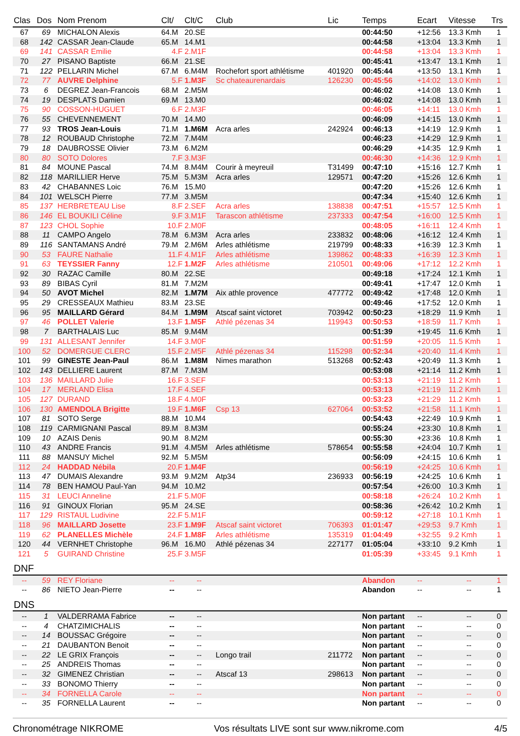| Clas | Dos | Nom Prenom | Clt/ | Clt/C | Club | Lic | Temps | Ecart | Vitesse | Trs |
| --- | --- | --- | --- | --- | --- | --- | --- | --- | --- | --- |
| 67 | 69 | MICHALON Alexis | 64.M | 20.SE | | | 00:44:50 | +12:56 | 13.3 Kmh | 1 |
| 68 | 142 | CASSAR Jean-Claude | 65.M | 14.M1 | | | 00:44:58 | +13:04 | 13.3 Kmh | 1 |
| 69 | 141 | CASSAR Emilie | 4.F | 2.M1F | | | 00:44:58 | +13:04 | 13.3 Kmh | 1 |
| 70 | 27 | PISANO Baptiste | 66.M | 21.SE | | | 00:45:41 | +13:47 | 13.1 Kmh | 1 |
| 71 | 122 | PELLARIN Michel | 67.M | 6.M4M | Rochefort sport athlétisme | 401920 | 00:45:44 | +13:50 | 13.1 Kmh | 1 |
| 72 | 77 | AUVRE Delphine | 5.F | 1.M3F | Sc chateaurenardais | 126230 | 00:45:56 | +14:02 | 13.0 Kmh | 1 |
| 73 | 6 | DEGREZ Jean-Francois | 68.M | 2.M5M | | | 00:46:02 | +14:08 | 13.0 Kmh | 1 |
| 74 | 19 | DESPLATS Damien | 69.M | 13.M0 | | | 00:46:02 | +14:08 | 13.0 Kmh | 1 |
| 75 | 90 | COSSON-HUGUET | 6.F | 2.M3F | | | 00:46:05 | +14:11 | 13.0 Kmh | 1 |
| 76 | 55 | CHEVENNEMENT | 70.M | 14.M0 | | | 00:46:09 | +14:15 | 13.0 Kmh | 1 |
| 77 | 93 | TROS Jean-Louis | 71.M | 1.M6M | Acra arles | 242924 | 00:46:13 | +14:19 | 12.9 Kmh | 1 |
| 78 | 12 | ROUBAUD Christophe | 72.M | 7.M4M | | | 00:46:23 | +14:29 | 12.9 Kmh | 1 |
| 79 | 18 | DAUBROSSE Olivier | 73.M | 6.M2M | | | 00:46:29 | +14:35 | 12.9 Kmh | 1 |
| 80 | 80 | SOTO Dolores | 7.F | 3.M3F | | | 00:46:30 | +14:36 | 12.9 Kmh | 1 |
| 81 | 84 | MOUNE Pascal | 74.M | 8.M4M | Courir à meyreuil | T31499 | 00:47:10 | +15:16 | 12.7 Kmh | 1 |
| 82 | 118 | MARILLIER Herve | 75.M | 5.M3M | Acra arles | 129571 | 00:47:20 | +15:26 | 12.6 Kmh | 1 |
| 83 | 42 | CHABANNES Loic | 76.M | 15.M0 | | | 00:47:20 | +15:26 | 12.6 Kmh | 1 |
| 84 | 101 | WELSCH Pierre | 77.M | 3.M5M | | | 00:47:34 | +15:40 | 12.6 Kmh | 1 |
| 85 | 137 | HERBRETEAU Lise | 8.F | 2.SEF | Acra arles | 138838 | 00:47:51 | +15:57 | 12.5 Kmh | 1 |
| 86 | 146 | EL BOUKILI Céline | 9.F | 3.M1F | Tarascon athlétisme | 237333 | 00:47:54 | +16:00 | 12.5 Kmh | 1 |
| 87 | 123 | CHOL Sophie | 10.F | 2.M0F | | | 00:48:05 | +16:11 | 12.4 Kmh | 1 |
| 88 | 11 | CAMPO Angelo | 78.M | 6.M3M | Acra arles | 233832 | 00:48:06 | +16:12 | 12.4 Kmh | 1 |
| 89 | 116 | SANTAMANS André | 79.M | 2.M6M | Arles athlétisme | 219799 | 00:48:33 | +16:39 | 12.3 Kmh | 1 |
| 90 | 53 | FAURE Nathalie | 11.F | 4.M1F | Arles athlétisme | 139862 | 00:48:33 | +16:39 | 12.3 Kmh | 1 |
| 91 | 63 | TEYSSIER Fanny | 12.F | 1.M2F | Arles athlétisme | 210501 | 00:49:06 | +17:12 | 12.2 Kmh | 1 |
| 92 | 30 | RAZAC Camille | 80.M | 22.SE | | | 00:49:18 | +17:24 | 12.1 Kmh | 1 |
| 93 | 89 | BIBAS Cyril | 81.M | 7.M2M | | | 00:49:41 | +17:47 | 12.0 Kmh | 1 |
| 94 | 50 | AVOT Michel | 82.M | 1.M7M | Aix athle provence | 477772 | 00:49:42 | +17:48 | 12.0 Kmh | 1 |
| 95 | 29 | CRESSEAUX Mathieu | 83.M | 23.SE | | | 00:49:46 | +17:52 | 12.0 Kmh | 1 |
| 96 | 95 | MAILLARD Gérard | 84.M | 1.M9M | Atscaf saint victoret | 703942 | 00:50:23 | +18:29 | 11.9 Kmh | 1 |
| 97 | 46 | POLLET Valerie | 13.F | 1.M5F | Athlé pézenas 34 | 119943 | 00:50:53 | +18:59 | 11.7 Kmh | 1 |
| 98 | 7 | BARTHALAIS Luc | 85.M | 9.M4M | | | 00:51:39 | +19:45 | 11.6 Kmh | 1 |
| 99 | 131 | ALLESANT Jennifer | 14.F | 3.M0F | | | 00:51:59 | +20:05 | 11.5 Kmh | 1 |
| 100 | 52 | DOMERGUE CLERC | 15.F | 2.M5F | Athlé pézenas 34 | 115298 | 00:52:34 | +20:40 | 11.4 Kmh | 1 |
| 101 | 99 | GINESTE Jean-Paul | 86.M | 1.M8M | Nimes marathon | 513268 | 00:52:43 | +20:49 | 11.3 Kmh | 1 |
| 102 | 143 | DELLIERE Laurent | 87.M | 7.M3M | | | 00:53:08 | +21:14 | 11.2 Kmh | 1 |
| 103 | 136 | MAILLARD Julie | 16.F | 3.SEF | | | 00:53:13 | +21:19 | 11.2 Kmh | 1 |
| 104 | 17 | MERLAND Elisa | 17.F | 4.SEF | | | 00:53:13 | +21:19 | 11.2 Kmh | 1 |
| 105 | 127 | DURAND | 18.F | 4.M0F | | | 00:53:23 | +21:29 | 11.2 Kmh | 1 |
| 106 | 130 | AMENDOLA Brigitte | 19.F | 1.M6F | Csp 13 | 627064 | 00:53:52 | +21:58 | 11.1 Kmh | 1 |
| 107 | 81 | SOTO Serge | 88.M | 10.M4 | | | 00:54:43 | +22:49 | 10.9 Kmh | 1 |
| 108 | 119 | CARMIGNANI Pascal | 89.M | 8.M3M | | | 00:55:24 | +23:30 | 10.8 Kmh | 1 |
| 109 | 10 | AZAIS Denis | 90.M | 8.M2M | | | 00:55:30 | +23:36 | 10.8 Kmh | 1 |
| 110 | 43 | ANDRE Francis | 91.M | 4.M5M | Arles athlétisme | 578654 | 00:55:58 | +24:04 | 10.7 Kmh | 1 |
| 111 | 88 | MANSUY Michel | 92.M | 5.M5M | | | 00:56:09 | +24:15 | 10.6 Kmh | 1 |
| 112 | 24 | HADDAD Nébila | 20.F | 1.M4F | | | 00:56:19 | +24:25 | 10.6 Kmh | 1 |
| 113 | 47 | DUMAIS Alexandre | 93.M | 9.M2M | Atp34 | 236933 | 00:56:19 | +24:25 | 10.6 Kmh | 1 |
| 114 | 78 | BEN HAMOU Paul-Yan | 94.M | 10.M2 | | | 00:57:54 | +26:00 | 10.3 Kmh | 1 |
| 115 | 31 | LEUCI Anneline | 21.F | 5.M0F | | | 00:58:18 | +26:24 | 10.2 Kmh | 1 |
| 116 | 91 | GINOUX Florian | 95.M | 24.SE | | | 00:58:36 | +26:42 | 10.2 Kmh | 1 |
| 117 | 129 | RISTAUL Ludivine | 22.F | 5.M1F | | | 00:59:12 | +27:18 | 10.1 Kmh | 1 |
| 118 | 96 | MAILLARD Josette | 23.F | 1.M9F | Atscaf saint victoret | 706393 | 01:01:47 | +29:53 | 9.7 Kmh | 1 |
| 119 | 62 | PLANELLES Michèle | 24.F | 1.M8F | Arles athlétisme | 135319 | 01:04:49 | +32:55 | 9.2 Kmh | 1 |
| 120 | 44 | VERNHET Christophe | 96.M | 16.M0 | Athlé pézenas 34 | 227177 | 01:05:04 | +33:10 | 9.2 Kmh | 1 |
| 121 | 5 | GUIRAND Christine | 25.F | 3.M5F | | | 01:05:39 | +33:45 | 9.1 Kmh | 1 |
| DNF | | | | | | | | | | |
| -- | 59 | REY Floriane | -- | -- | | | Abandon | -- | -- | 1 |
| -- | 86 | NIETO Jean-Pierre | -- | -- | | | Abandon | -- | -- | 1 |
| DNS | | | | | | | | | | |
| -- | 1 | VALDERRAMA Fabrice | -- | -- | | | Non partant | -- | -- | 0 |
| -- | 4 | CHATZIMICHALIS | -- | -- | | | Non partant | -- | -- | 0 |
| -- | 14 | BOUSSAC Grégoire | -- | -- | | | Non partant | -- | -- | 0 |
| -- | 21 | DAUBANTON Benoit | -- | -- | | | Non partant | -- | -- | 0 |
| -- | 22 | LE GRIX François | -- | -- | Longo trail | 211772 | Non partant | -- | -- | 0 |
| -- | 25 | ANDREIS Thomas | -- | -- | | | Non partant | -- | -- | 0 |
| -- | 32 | GIMENEZ Christian | -- | -- | Atscaf 13 | 298613 | Non partant | -- | -- | 0 |
| -- | 33 | BONOMO Thierry | -- | -- | | | Non partant | -- | -- | 0 |
| -- | 34 | FORNELLA Carole | -- | -- | | | Non partant | -- | -- | 0 |
| -- | 35 | FORNELLA Laurent | -- | -- | | | Non partant | -- | -- | 0 |
Chronométrage NIKROME Vos résultats LIVE sont sur www.nikrome.com 4/5